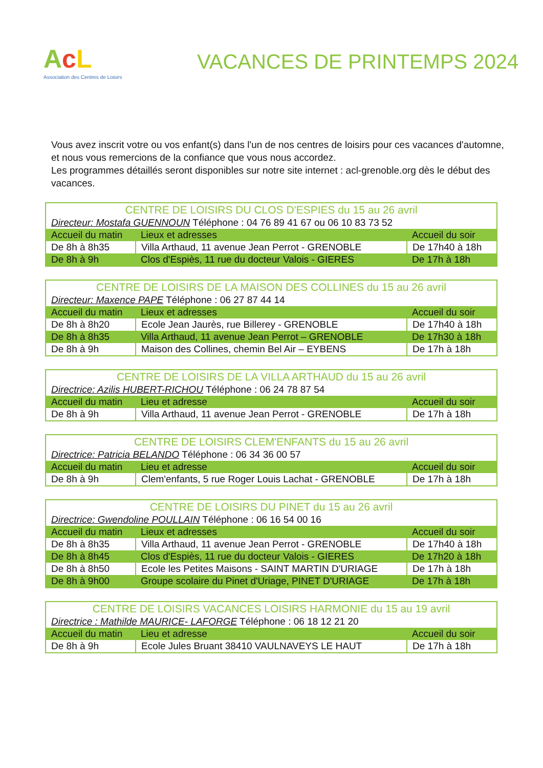AcL
Association des Centres de Loisirs
VACANCES DE PRINTEMPS 2024
Vous avez inscrit votre ou vos enfant(s) dans l'un de nos centres de loisirs pour ces vacances d'automne, et nous vous remercions de la confiance que vous nous accordez.
Les programmes détaillés seront disponibles sur notre site internet : acl-grenoble.org dès le début des vacances.
| CENTRE DE LOISIRS DU CLOS D'ESPIES du 15 au 26 avril | | |
| Directeur: Mostafa GUENNOUN Téléphone : 04 76 89 41 67 ou 06 10 83 73 52 | | |
| Accueil du matin | Lieux et adresses | Accueil du soir |
| De 8h à 8h35 | Villa Arthaud, 11 avenue Jean Perrot - GRENOBLE | De 17h40 à 18h |
| De 8h à 9h | Clos d'Espiès, 11 rue du docteur Valois - GIERES | De 17h à 18h |
| CENTRE DE LOISIRS DE LA MAISON DES COLLINES du 15 au 26 avril | | |
| Directeur: Maxence PAPE Téléphone : 06 27 87 44 14 | | |
| Accueil du matin | Lieux et adresses | Accueil du soir |
| De 8h à 8h20 | Ecole Jean Jaurès, rue Billerey - GRENOBLE | De 17h40 à 18h |
| De 8h à 8h35 | Villa Arthaud, 11 avenue Jean Perrot – GRENOBLE | De 17h30 à 18h |
| De 8h à 9h | Maison des Collines, chemin Bel Air – EYBENS | De 17h à 18h |
| CENTRE DE LOISIRS DE LA VILLA ARTHAUD du 15 au 26 avril | | |
| Directrice: Azilis HUBERT-RICHOU Téléphone : 06 24 78 87 54 | | |
| Accueil du matin | Lieu et adresse | Accueil du soir |
| De 8h à 9h | Villa Arthaud, 11 avenue Jean Perrot - GRENOBLE | De 17h à 18h |
| CENTRE DE LOISIRS CLEM'ENFANTS du 15 au 26 avril | | |
| Directrice: Patricia BELANDO Téléphone : 06 34 36 00 57 | | |
| Accueil du matin | Lieu et adresse | Accueil du soir |
| De 8h à 9h | Clem'enfants, 5 rue Roger Louis Lachat - GRENOBLE | De 17h à 18h |
| CENTRE DE LOISIRS DU PINET du 15 au 26 avril | | |
| Directrice: Gwendoline POULLAIN Téléphone : 06 16 54 00 16 | | |
| Accueil du matin | Lieux et adresses | Accueil du soir |
| De 8h à 8h35 | Villa Arthaud, 11 avenue Jean Perrot - GRENOBLE | De 17h40 à 18h |
| De 8h à 8h45 | Clos d'Espiès, 11 rue du docteur Valois - GIERES | De 17h20 à 18h |
| De 8h à 8h50 | Ecole les Petites Maisons - SAINT MARTIN D'URIAGE | De 17h à 18h |
| De 8h à 9h00 | Groupe scolaire du Pinet d'Uriage, PINET D'URIAGE | De 17h à 18h |
| CENTRE DE LOISIRS VACANCES LOISIRS HARMONIE du 15 au 19 avril | | |
| Directrice : Mathilde MAURICE- LAFORGE Téléphone : 06 18 12 21 20 | | |
| Accueil du matin | Lieu et adresse | Accueil du soir |
| De 8h à 9h | Ecole Jules Bruant 38410 VAULNAVEYS LE HAUT | De 17h à 18h |